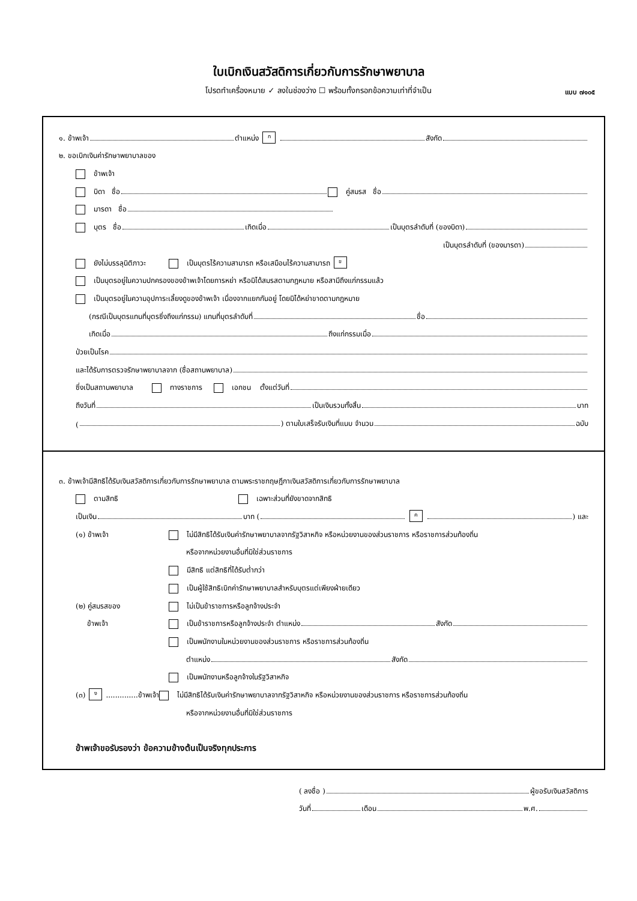ใบเบิกเงินสวัสดิการเกี่ยวกับการรักษาพยาบาล
โปรดทำเครื่องหมาย ✓ ลงในช่องว่าง ☐ พร้อมทั้งกรอกข้อความเท่าที่จำเป็น แบบ ๗๑๐๕
๑. ข้าพเจ้า ตำแหน่ง ก สังกัด
๒. ขอเบิกเงินค่ารักษาพยาบาลของ
ข้าพเจ้า
บิดา ชื่อ คู่สมรส ชื่อ
มารดา ชื่อ
บุตร ชื่อ เกิดเมื่อ เป็นบุตรลำดับที่ (ของบิดา)
เป็นบุตรลำดับที่ (ของมารดา)
ยังไม่บรรลุนิติภาวะ เป็นบุตรไร้ความสามารถ หรือเสมือนไร้ความสามารถ ข
เป็นบุตรอยู่ในความปกครองของข้าพเจ้าโดยการหย่า หรือมิได้สมรสตามกฎหมาย หรือสามีถึงแก่กรรมแล้ว
เป็นบุตรอยู่ในความอุปการะเลี้ยงดูของข้าพเจ้า เนื่องจากแยกกันอยู่ โดยมิได้หย่าขาดตามกฎหมาย
(กรณีเป็นบุตรแทนที่บุตรซึ่งถึงแก่กรรม) แทนที่บุตรลำดับที่ ชื่อ
เกิดเมื่อ ถึงแก่กรรมเมื่อ
ป่วยเป็นโรค
และได้รับการตรวจรักษาพยาบาลจาก (ชื่อสถานพยาบาล)
ซึ่งเป็นสถานพยาบาล ทางราชการ เอกชน ตั้งแต่วันที่
ถึงวันที่ เป็นเงินรวมทั้งสิ้น บาท
( ) ตามใบเสร็จรับเงินที่แนบ จำนวน ฉบับ
๓. ข้าพเจ้ามีสิทธิได้รับเงินสวัสดิการเกี่ยวกับการรักษาพยาบาล ตามพระราชกฤษฎีกาเงินสวัสดิการเกี่ยวกับการรักษาพยาบาล
ตามสิทธิ เฉพาะส่วนที่ยังขาดจากสิทธิ
เป็นเงิน บาท ( ค ) และ
(๑) ข้าพเจ้า ไม่มีสิทธิได้รับเงินค่ารักษาพยาบาลจากรัฐวิสาหกิจ หรือหน่วยงานของส่วนราชการ หรือราชการส่วนท้องถิ่น
หรือจากหน่วยงานอื่นที่มิใช่ส่วนราชการ
มีสิทธิ แต่สิทธิที่ได้รับต่ำกว่า
เป็นผู้ใช้สิทธิเบิกค่ารักษาพยาบาลสำหรับบุตรแต่เพียงฝ่ายเดียว
(๒) คู่สมรสของ ไม่เป็นข้าราชการหรือลูกจ้างประจำ
ข้าพเจ้า เป็นข้าราชการหรือลูกจ้างประจำ ตำแหน่ง สังกัด
เป็นพนักงานในหน่วยงานของส่วนราชการ หรือราชการส่วนท้องถิ่น
ตำแหน่ง สังกัด
เป็นพนักงานหรือลูกจ้างในรัฐวิสาหกิจ
(๓) ง..............ข้าพเจ้า ไม่มีสิทธิได้รับเงินค่ารักษาพยาบาลจากรัฐวิสาหกิจ หรือหน่วยงานของส่วนราชการ หรือราชการส่วนท้องถิ่น
หรือจากหน่วยงานอื่นที่มิใช่ส่วนราชการ
ข้าพเจ้าขอรับรองว่า ข้อความข้างต้นเป็นจริงทุกประการ
( ลงชื่อ ) ผู้ขอรับเงินสวัสดิการ
วันที่ เดือน พ.ศ.